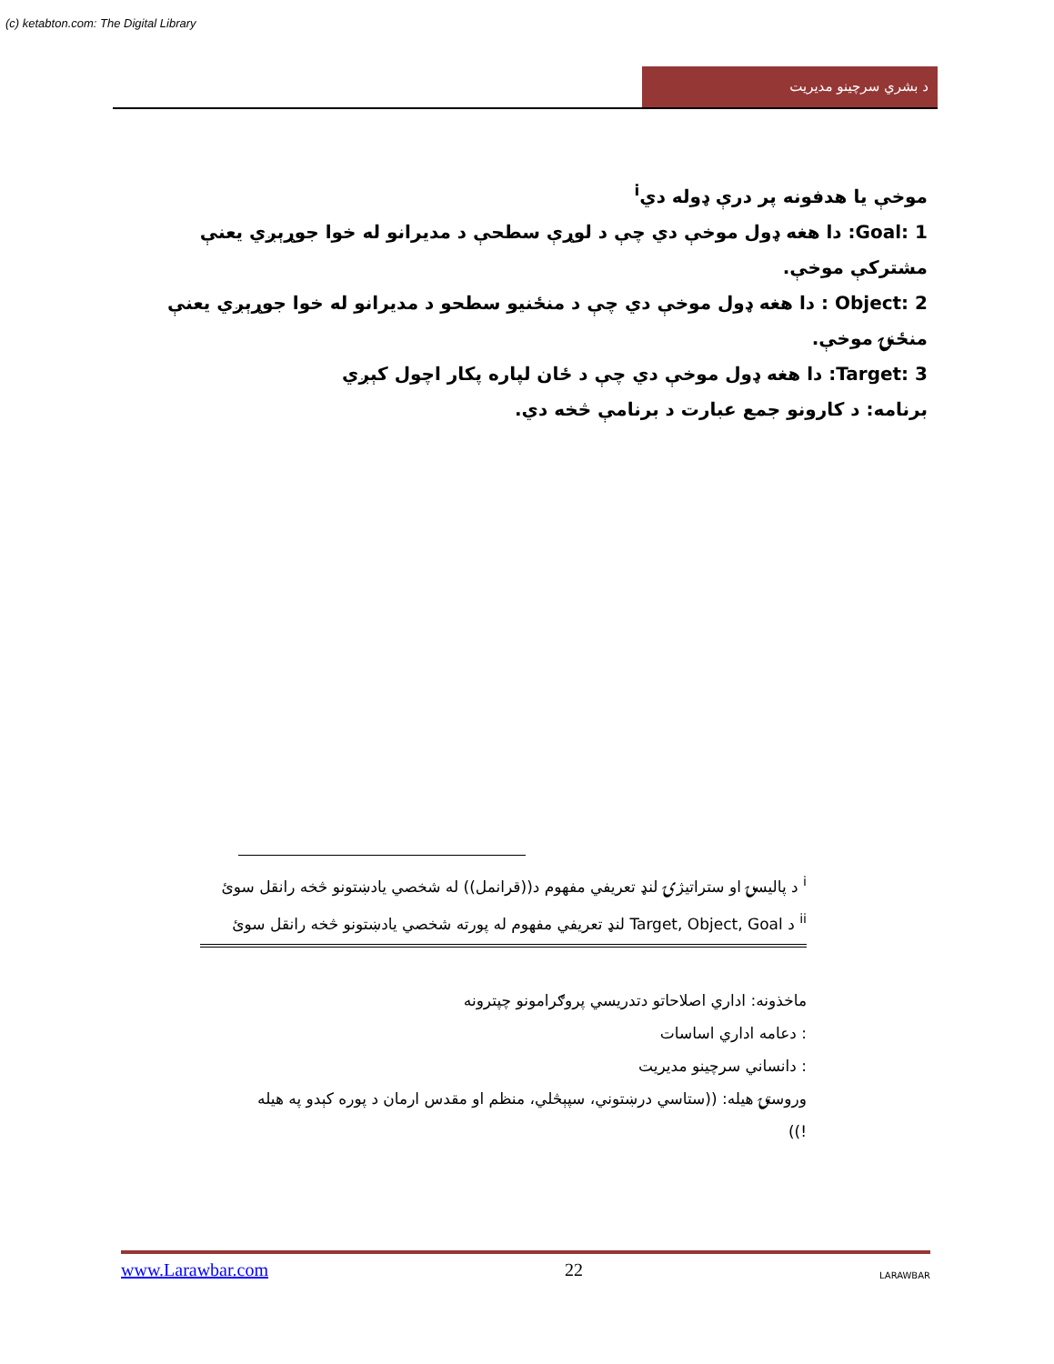(c) ketabton.com: The Digital Library
د بشري سرچينو مديريت
موخې يا هدفونه پر درې ډوله دي<sup>i</sup>
1 :Goal: دا هغه ډول موخې دي چې د لوړې سطحې د مديرانو له خوا جوړېږي يعنې مشترکې موخې.
2 :Object : دا هغه ډول موخې دي چې د منځنيو سطحو د مديرانو له خوا جوړېږي يعنې منځنۍ موخې.
3 :Target: دا هغه ډول موخې دي چې د ځان لپاره پکار اچول کېږي
برنامه: د کارونو جمع عبارت د برنامې څخه دي.
<sup>i</sup> د پاليسۍ او ستراتيژۍ لنډ تعريفي مفهوم د((قرانمل)) له شخصي يادښتونو څخه رانقل سوئ
<sup>ii</sup> د Target, Object, Goal لنډ تعريفي مفهوم له پورته شخصي يادښتونو څخه رانقل سوئ
ماخذونه: اداري اصلاحاتو دتدريسي پروګرامونو چپترونه
: دعامه اداري اساسات
: دانساني سرچينو مديريت
وروستۍ هيله: ((ستاسي درښتوني، سپېڅلي، منظم او مقدس ارمان د پوره کېدو په هيله !))
www.Larawbar.com 22 LARAWBAR